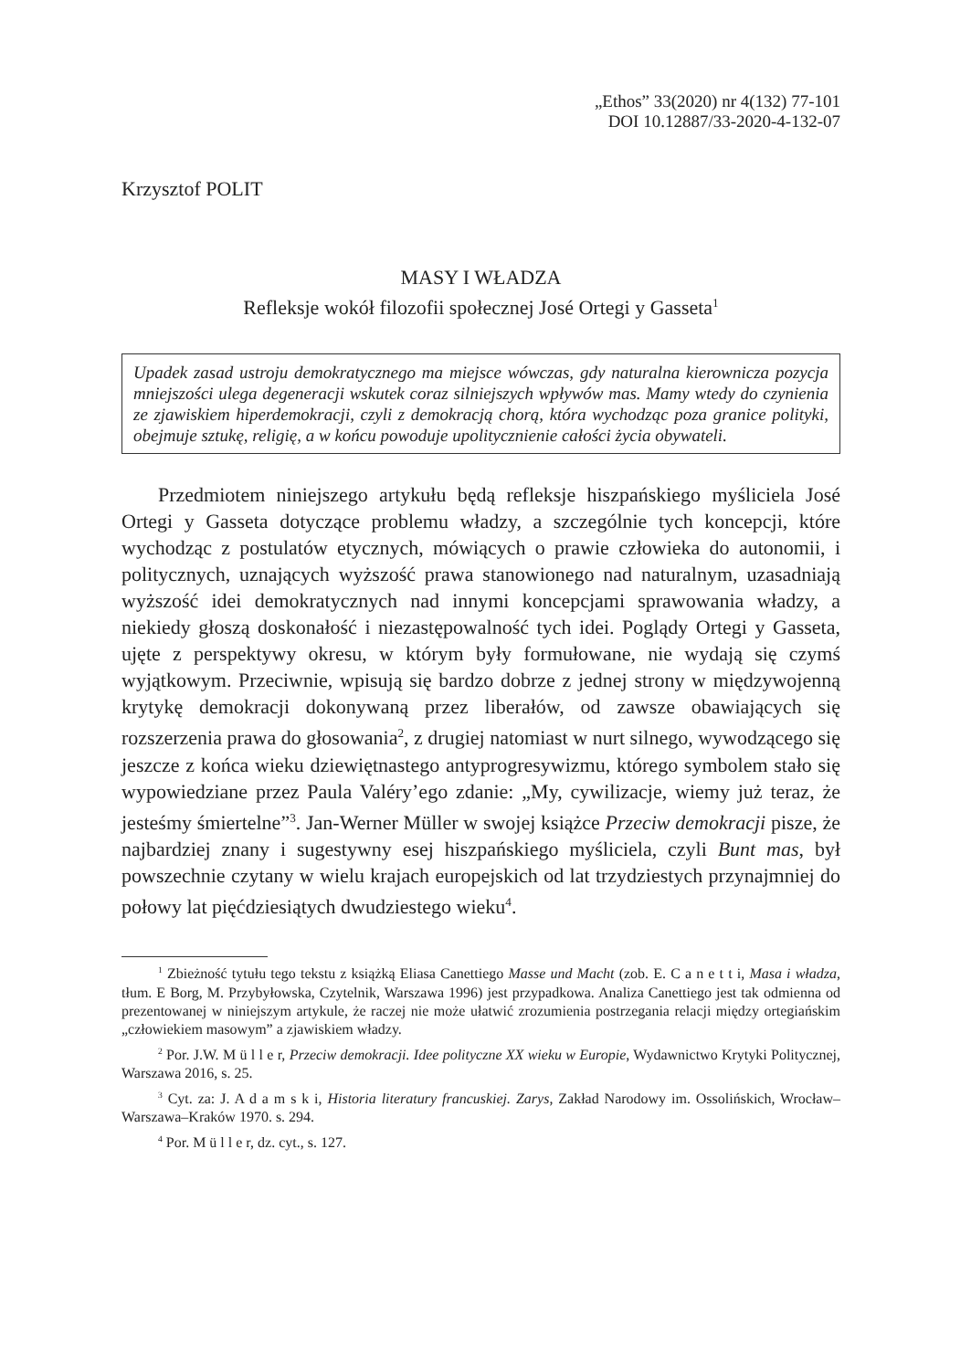„Ethos” 33(2020) nr 4(132) 77-101
DOI 10.12887/33-2020-4-132-07
Krzysztof POLIT
MASY I WŁADZA
Refleksje wokół filozofii społecznej José Ortegi y Gasseta<sup>1</sup>
Upadek zasad ustroju demokratycznego ma miejsce wówczas, gdy naturalna kierownicza pozycja mniejszości ulega degeneracji wskutek coraz silniejszych wpływów mas. Mamy wtedy do czynienia ze zjawiskiem hiperdemokracji, czyli z demokracją chorą, która wychodząc poza granice polityki, obejmuje sztukę, religię, a w końcu powoduje upolitycznienie całości życia obywateli.
Przedmiotem niniejszego artykułu będą refleksje hiszpańskiego myśliciela José Ortegi y Gasseta dotyczące problemu władzy, a szczególnie tych koncepcji, które wychodząc z postulatów etycznych, mówiących o prawie człowieka do autonomii, i politycznych, uznających wyższość prawa stanowionego nad naturalnym, uzasadniają wyższość idei demokratycznych nad innymi koncepcjami sprawowania władzy, a niekiedy głoszą doskonałość i niezastępowalność tych idei. Poglądy Ortegi y Gasseta, ujęte z perspektywy okresu, w którym były formułowane, nie wydają się czymś wyjątkowym. Przeciwnie, wpisują się bardzo dobrze z jednej strony w międzywojenną krytykę demokracji dokonywaną przez liberałów, od zawsze obawiających się rozszerzenia prawa do głosowania<sup>2</sup>, z drugiej natomiast w nurt silnego, wywodzącego się jeszcze z końca wieku dziewiętnastego antyprogresywizmu, którego symbolem stało się wypowiedziane przez Paula Valéry’ego zdanie: „My, cywilizacje, wiemy już teraz, że jesteśmy śmiertelne”<sup>3</sup>. Jan-Werner Müller w swojej książce Przeciw demokracji pisze, że najbardziej znany i sugestywny esej hiszpańskiego myśliciela, czyli Bunt mas, był powszechnie czytany w wielu krajach europejskich od lat trzydziestych przynajmniej do połowy lat pięćdziesiątych dwudziestego wieku<sup>4</sup>.
<sup>1</sup> Zbieżność tytułu tego tekstu z książką Eliasa Canettiego Masse und Macht (zob. E. C a n e t t i, Masa i władza, tłum. E Borg, M. Przybyłowska, Czytelnik, Warszawa 1996) jest przypadkowa. Analiza Canettiego jest tak odmienna od prezentowanej w niniejszym artykule, że raczej nie może ułatwić zrozumienia postrzegania relacji między ortegiańskim „człowiekiem masowym” a zjawiskiem władzy.
<sup>2</sup> Por. J.W. M ü l l e r, Przeciw demokracji. Idee polityczne XX wieku w Europie, Wydawnictwo Krytyki Politycznej, Warszawa 2016, s. 25.
<sup>3</sup> Cyt. za: J. A d a m s k i, Historia literatury francuskiej. Zarys, Zakład Narodowy im. Ossolińskich, Wrocław–Warszawa–Kraków 1970. s. 294.
<sup>4</sup> Por. M ü l l e r, dz. cyt., s. 127.